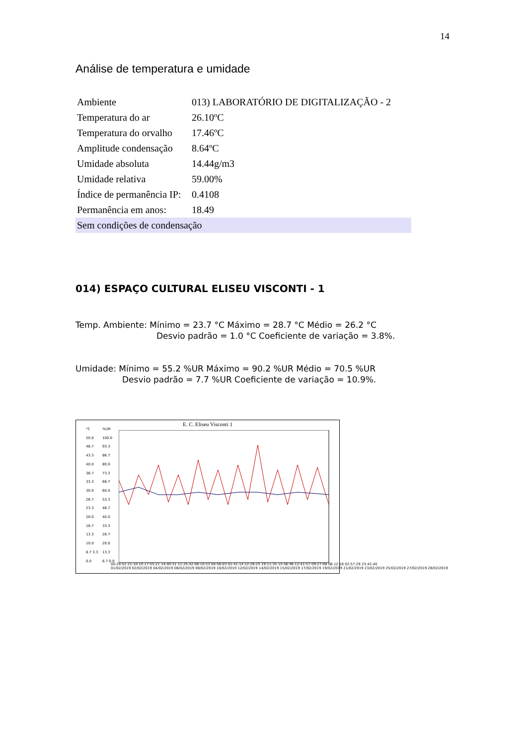14
Análise de temperatura e umidade
| Ambiente | 013) LABORATÓRIO DE DIGITALIZAÇÃO - 2 |
| Temperatura do ar | 26.10ºC |
| Temperatura do orvalho | 17.46ºC |
| Amplitude condensação | 8.64ºC |
| Umidade absoluta | 14.44g/m3 |
| Umidade relativa | 59.00% |
| Índice de permanência IP: | 0.4108 |
| Permanência em anos: | 18.49 |
| Sem condições de condensação | |
014) ESPAÇO CULTURAL ELISEU VISCONTI - 1
Temp. Ambiente: Mínimo = 23.7 °C Máximo = 28.7 °C Médio = 26.2 °C
Desvio padrão = 1.0 °C Coeficiente de variação = 3.8%.
Umidade: Mínimo = 55.2 %UR Máximo = 90.2 %UR Médio = 70.5 %UR
Desvio padrão = 7.7 %UR Coeficiente de variação = 10.9%.
E. C. Eliseu Visconti 1
°C
50.0 46.7 43.3 40.0 36.7 33.3 30.0 26.7 23.3 20.0 16.7 13.3 10.0 6.7 3.3 0.0
%UR
100.0 93.3 86.7 80.0 73.3 66.7 60.0 53.3 46.7 40.0 33.3 26.7 20.0 13.3 6.7 0.0
00:24:52 21:10:10 17:55:21 14:40:31 11:25:42 08:10:53 04:56:03 01:41:14 22:26:25 19:11:35 15:56:46 12:41:57 09:27:08 06:12:18 02:57:29 23:42:40
01/02/2019 02/02/2019 04/02/2019 06/02/2019 08/02/2019 10/02/2019 12/02/2019 14/02/2019 15/02/2019 17/02/2019 19/02/2019 21/02/2019 23/02/2019 25/02/2019 27/02/2019 28/02/2019